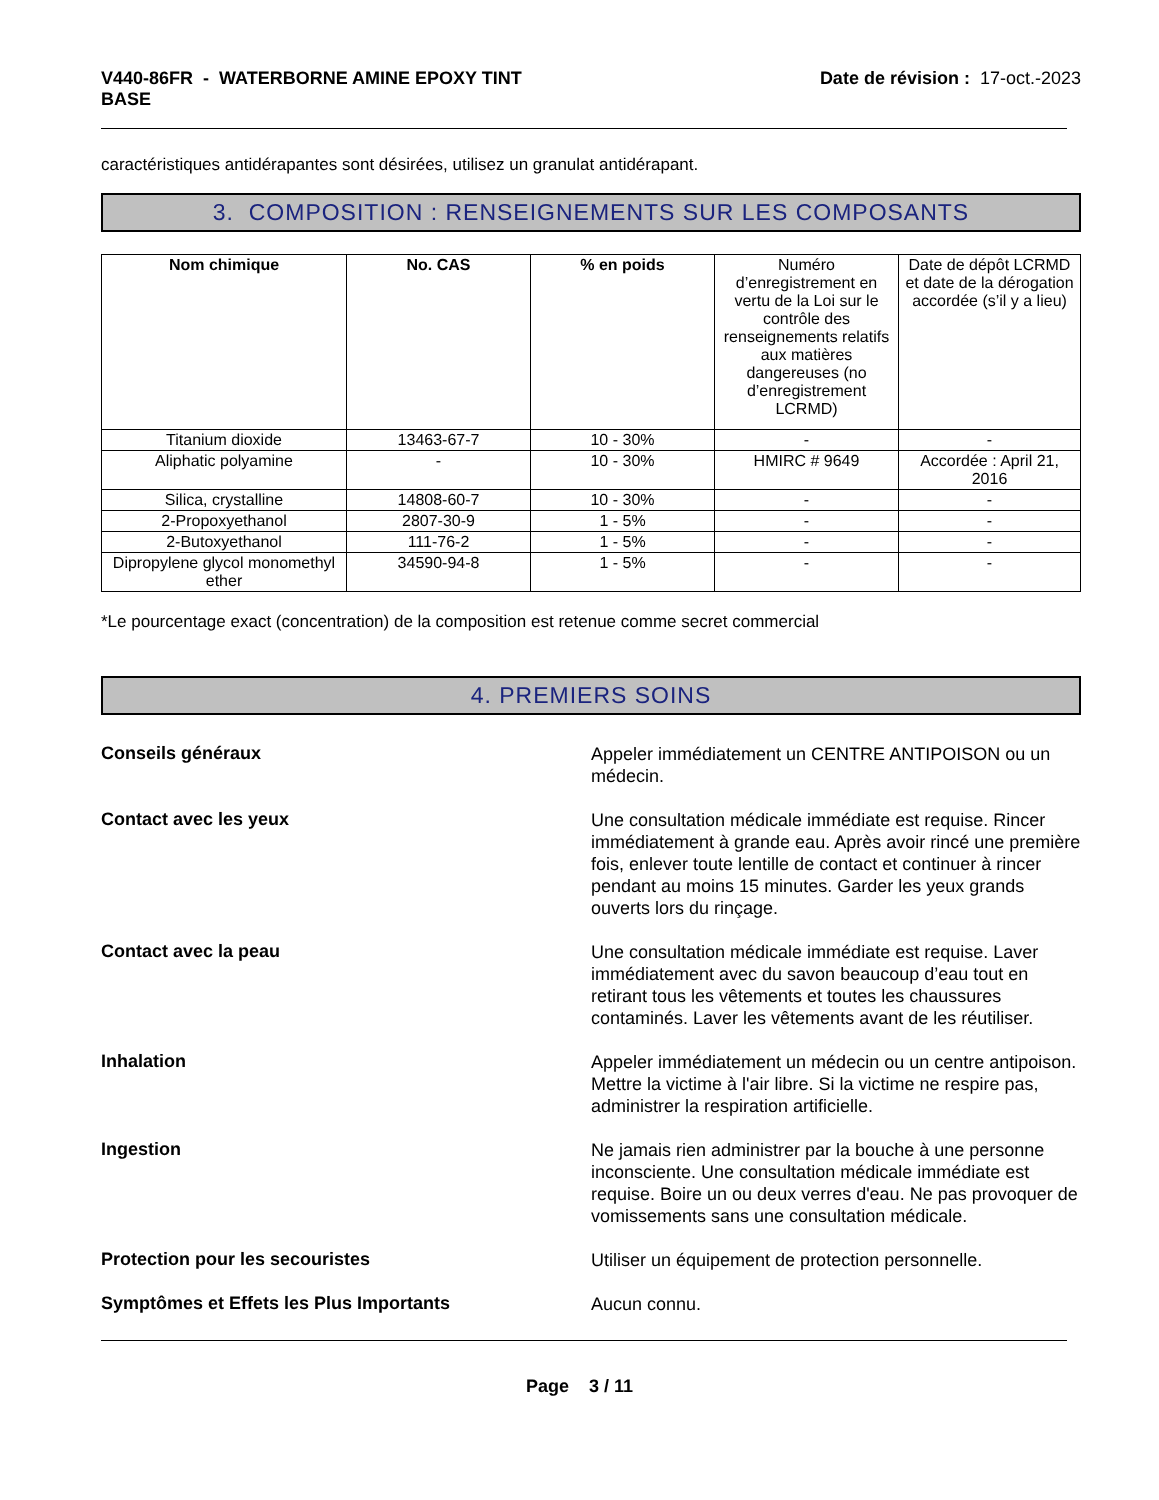V440-86FR - WATERBORNE AMINE EPOXY TINT
BASE
Date de révision : 17-oct.-2023
caractéristiques antidérapantes sont désirées, utilisez un granulat antidérapant.
3. COMPOSITION : RENSEIGNEMENTS SUR LES COMPOSANTS
| Nom chimique | No. CAS | % en poids | Numéro d’enregistrement en vertu de la Loi sur le contrôle des renseignements relatifs aux matières dangereuses (no d’enregistrement LCRMD) | Date de dépôt LCRMD et date de la dérogation accordée (s’il y a lieu) |
| --- | --- | --- | --- | --- |
| Titanium dioxide | 13463-67-7 | 10 - 30% | - | - |
| Aliphatic polyamine | - | 10 - 30% | HMIRC # 9649 | Accordée : April 21, 2016 |
| Silica, crystalline | 14808-60-7 | 10 - 30% | - | - |
| 2-Propoxyethanol | 2807-30-9 | 1 - 5% | - | - |
| 2-Butoxyethanol | 111-76-2 | 1 - 5% | - | - |
| Dipropylene glycol monomethyl ether | 34590-94-8 | 1 - 5% | - | - |
*Le pourcentage exact (concentration) de la composition est retenue comme secret commercial
4. PREMIERS SOINS
Conseils généraux
Appeler immédiatement un CENTRE ANTIPOISON ou un médecin.
Contact avec les yeux
Une consultation médicale immédiate est requise. Rincer immédiatement à grande eau. Après avoir rincé une première fois, enlever toute lentille de contact et continuer à rincer pendant au moins 15 minutes. Garder les yeux grands ouverts lors du rinçage.
Contact avec la peau
Une consultation médicale immédiate est requise. Laver immédiatement avec du savon beaucoup d’eau tout en retirant tous les vêtements et toutes les chaussures contaminés. Laver les vêtements avant de les réutiliser.
Inhalation
Appeler immédiatement un médecin ou un centre antipoison. Mettre la victime à l'air libre. Si la victime ne respire pas, administrer la respiration artificielle.
Ingestion
Ne jamais rien administrer par la bouche à une personne inconsciente. Une consultation médicale immédiate est requise. Boire un ou deux verres d'eau. Ne pas provoquer de vomissements sans une consultation médicale.
Protection pour les secouristes
Utiliser un équipement de protection personnelle.
Symptômes et Effets les Plus Importants
Aucun connu.
Page 3 / 11